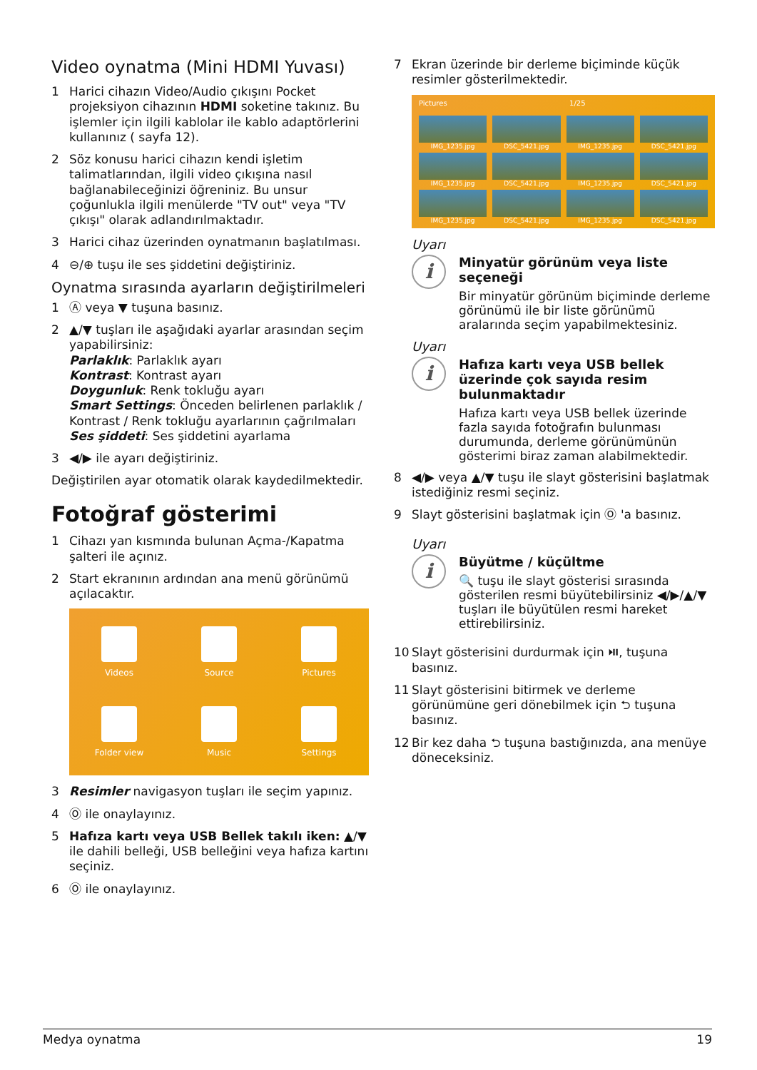Video oynatma (Mini HDMI Yuvası)
1 Harici cihazın Video/Audio çıkışını Pocket projeksiyon cihazının HDMI soketine takınız. Bu işlemler için ilgili kablolar ile kablo adaptörlerini kullanınız ( sayfa 12).
2 Söz konusu harici cihazın kendi işletim talimatlarından, ilgili video çıkışına nasıl bağlanabileceğinizi öğreniniz. Bu unsur çoğunlukla ilgili menülerde "TV out" veya "TV çıkışı" olarak adlandırılmaktadır.
3 Harici cihaz üzerinden oynatmanın başlatılması.
4 ⊖/⊕ tuşu ile ses şiddetini değiştiriniz.
Oynatma sırasında ayarların değiştirilmeleri
1 Ⓐ veya ▼ tuşuna basınız.
2 ▲/▼ tuşları ile aşağıdaki ayarlar arasından seçim yapabilirsiniz:
Parlaklık: Parlaklık ayarı
Kontrast: Kontrast ayarı
Doygunluk: Renk tokluğu ayarı
Smart Settings: Önceden belirlenen parlaklık / Kontrast / Renk tokluğu ayarlarının çağrılmaları
Ses şiddeti: Ses şiddetini ayarlama
3 ◀/▶ ile ayarı değiştiriniz.
Değiştirilen ayar otomatik olarak kaydedilmektedir.
Fotoğraf gösterimi
1 Cihazı yan kısmında bulunan Açma-/Kapatma şalteri ile açınız.
2 Start ekranının ardından ana menü görünümü açılacaktır.
Videos
Source
Pictures
Folder view
Music
Settings
3 Resimler navigasyon tuşları ile seçim yapınız.
4 Ⓞ ile onaylayınız.
5 Hafıza kartı veya USB Bellek takılı iken: ▲/▼ ile dahili belleği, USB belleğini veya hafıza kartını seçiniz.
6 Ⓞ ile onaylayınız.
7 Ekran üzerinde bir derleme biçiminde küçük resimler gösterilmektedir.
Pictures 1/25
IMG_1235.jpg
DSC_5421.jpg
IMG_1235.jpg
DSC_5421.jpg
IMG_1235.jpg
DSC_5421.jpg
IMG_1235.jpg
DSC_5421.jpg
IMG_1235.jpg
DSC_5421.jpg
IMG_1235.jpg
DSC_5421.jpg
Uyarı
i
Minyatür görünüm veya liste seçeneği
Bir minyatür görünüm biçiminde derleme görünümü ile bir liste görünümü aralarında seçim yapabilmektesiniz.
Uyarı
i
Hafıza kartı veya USB bellek üzerinde çok sayıda resim bulunmaktadır
Hafıza kartı veya USB bellek üzerinde fazla sayıda fotoğrafın bulunması durumunda, derleme görünümünün gösterimi biraz zaman alabilmektedir.
8 ◀/▶ veya ▲/▼ tuşu ile slayt gösterisini başlatmak istediğiniz resmi seçiniz.
9 Slayt gösterisini başlatmak için Ⓞ 'a basınız.
Uyarı
i
Büyütme / küçültme
🔍 tuşu ile slayt gösterisi sırasında gösterilen resmi büyütebilirsiniz ◀/▶/▲/▼ tuşları ile büyütülen resmi hareket ettirebilirsiniz.
10 Slayt gösterisini durdurmak için ⏯, tuşuna basınız.
11 Slayt gösterisini bitirmek ve derleme görünümüne geri dönebilmek için ⮌ tuşuna basınız.
12 Bir kez daha ⮌ tuşuna bastığınızda, ana menüye döneceksiniz.
Medya oynatma 19